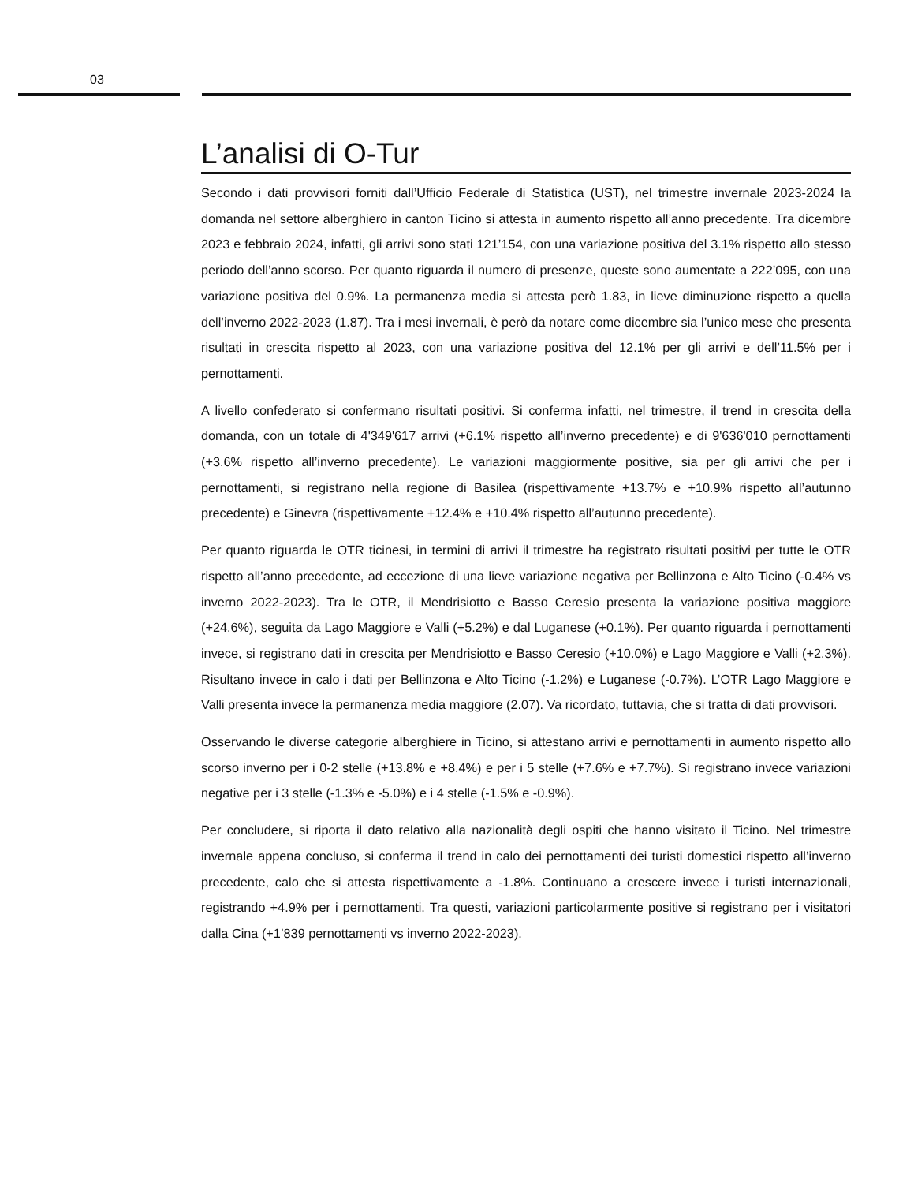03
L’analisi di O-Tur
Secondo i dati provvisori forniti dall’Ufficio Federale di Statistica (UST), nel trimestre invernale 2023-2024 la domanda nel settore alberghiero in canton Ticino si attesta in aumento rispetto all’anno precedente. Tra dicembre 2023 e febbraio 2024, infatti, gli arrivi sono stati 121’154, con una variazione positiva del 3.1% rispetto allo stesso periodo dell’anno scorso. Per quanto riguarda il numero di presenze, queste sono aumentate a 222’095, con una variazione positiva del 0.9%. La permanenza media si attesta però 1.83, in lieve diminuzione rispetto a quella dell’inverno 2022-2023 (1.87). Tra i mesi invernali, è però da notare come dicembre sia l’unico mese che presenta risultati in crescita rispetto al 2023, con una variazione positiva del 12.1% per gli arrivi e dell’11.5% per i pernottamenti.
A livello confederato si confermano risultati positivi. Si conferma infatti, nel trimestre, il trend in crescita della domanda, con un totale di 4'349'617 arrivi (+6.1% rispetto all’inverno precedente) e di 9'636'010 pernottamenti (+3.6% rispetto all’inverno precedente). Le variazioni maggiormente positive, sia per gli arrivi che per i pernottamenti, si registrano nella regione di Basilea (rispettivamente +13.7% e +10.9% rispetto all’autunno precedente) e Ginevra (rispettivamente +12.4% e +10.4% rispetto all’autunno precedente).
Per quanto riguarda le OTR ticinesi, in termini di arrivi il trimestre ha registrato risultati positivi per tutte le OTR rispetto all’anno precedente, ad eccezione di una lieve variazione negativa per Bellinzona e Alto Ticino (-0.4% vs inverno 2022-2023). Tra le OTR, il Mendrisiotto e Basso Ceresio presenta la variazione positiva maggiore (+24.6%), seguita da Lago Maggiore e Valli (+5.2%) e dal Luganese (+0.1%). Per quanto riguarda i pernottamenti invece, si registrano dati in crescita per Mendrisiotto e Basso Ceresio (+10.0%) e Lago Maggiore e Valli (+2.3%). Risultano invece in calo i dati per Bellinzona e Alto Ticino (-1.2%) e Luganese (-0.7%). L’OTR Lago Maggiore e Valli presenta invece la permanenza media maggiore (2.07). Va ricordato, tuttavia, che si tratta di dati provvisori.
Osservando le diverse categorie alberghiere in Ticino, si attestano arrivi e pernottamenti in aumento rispetto allo scorso inverno per i 0-2 stelle (+13.8% e +8.4%) e per i 5 stelle (+7.6% e +7.7%). Si registrano invece variazioni negative per i 3 stelle (-1.3% e -5.0%) e i 4 stelle (-1.5% e -0.9%).
Per concludere, si riporta il dato relativo alla nazionalità degli ospiti che hanno visitato il Ticino. Nel trimestre invernale appena concluso, si conferma il trend in calo dei pernottamenti dei turisti domestici rispetto all’inverno precedente, calo che si attesta rispettivamente a -1.8%. Continuano a crescere invece i turisti internazionali, registrando +4.9% per i pernottamenti. Tra questi, variazioni particolarmente positive si registrano per i visitatori dalla Cina (+1’839 pernottamenti vs inverno 2022-2023).